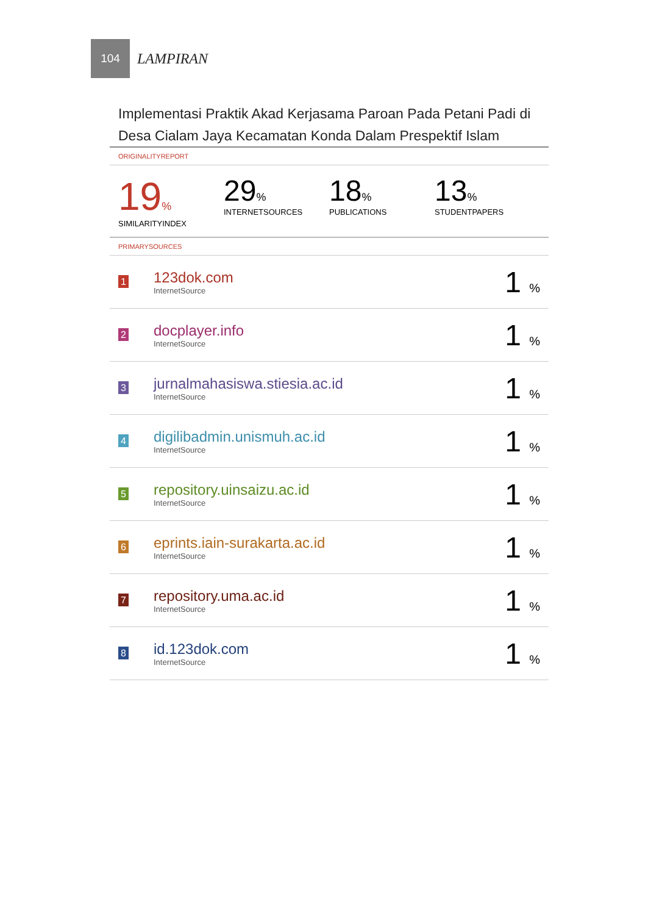104
LAMPIRAN
Implementasi Praktik Akad Kerjasama Paroan Pada Petani Padi di Desa Cialam Jaya Kecamatan Konda Dalam Prespektif Islam
ORIGINALITYREPORT
19%
SIMILARITYINDEX
29%
INTERNETSOURCES
18%
PUBLICATIONS
13%
STUDENTPAPERS
PRIMARYSOURCES
| 1 | 123dok.com InternetSource | 1 % |
| 2 | docplayer.info InternetSource | 1 % |
| 3 | jurnalmahasiswa.stiesia.ac.id InternetSource | 1 % |
| 4 | digilibadmin.unismuh.ac.id InternetSource | 1 % |
| 5 | repository.uinsaizu.ac.id InternetSource | 1 % |
| 6 | eprints.iain-surakarta.ac.id InternetSource | 1 % |
| 7 | repository.uma.ac.id InternetSource | 1 % |
| 8 | id.123dok.com InternetSource | 1 % |